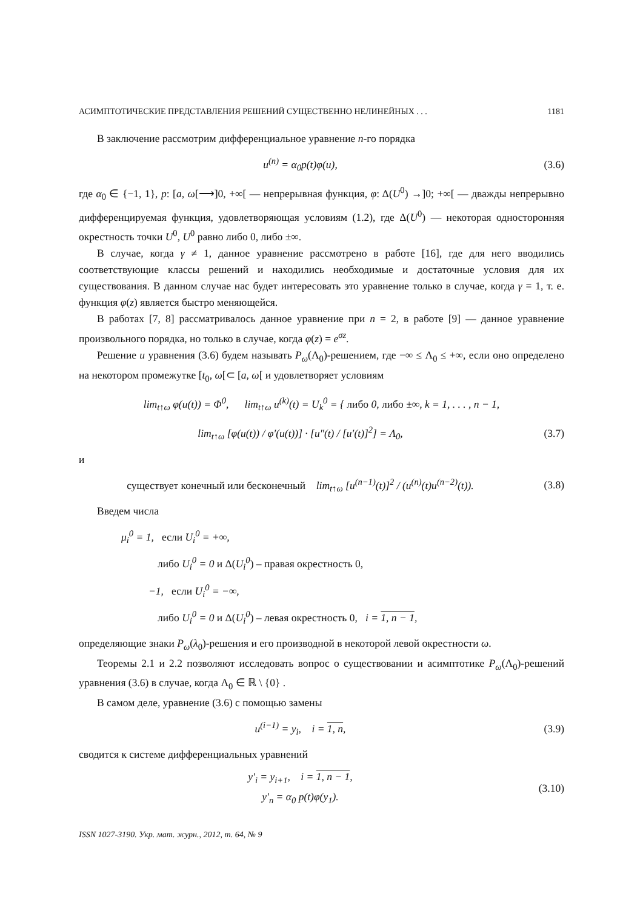АСИМПТОТИЧЕСКИЕ ПРЕДСТАВЛЕНИЯ РЕШЕНИЙ СУЩЕСТВЕННО НЕЛИНЕЙНЫХ . . . 1181
В заключение рассмотрим дифференциальное уравнение n-го порядка
u<sup>(n)</sup> = α<sub>0</sub>p(t)φ(u), (3.6)
где α<sub>0</sub> ∈ {−1, 1}, p: [a, ω[⟶]0, +∞[ — непрерывная функция, φ: Δ(U<sup>0</sup>) →]0; +∞[ — дважды непрерывно дифференцируемая функция, удовлетворяющая условиям (1.2), где Δ(U<sup>0</sup>) — некоторая односторонняя окрестность точки U<sup>0</sup>, U<sup>0</sup> равно либо 0, либо ±∞.
В случае, когда γ ≠ 1, данное уравнение рассмотрено в работе [16], где для него вводились соответствующие классы решений и находились необходимые и достаточные условия для их существования. В данном случае нас будет интересовать это уравнение только в случае, когда γ = 1, т. е. функция φ(z) является быстро меняющейся.
В работах [7, 8] рассматривалось данное уравнение при n = 2, в работе [9] — данное уравнение произвольного порядка, но только в случае, когда φ(z) = e<sup>σz</sup>.
Решение u уравнения (3.6) будем называть P<sub>ω</sub>(Λ<sub>0</sub>)-решением, где −∞ ≤ Λ<sub>0</sub> ≤ +∞, если оно определено на некотором промежутке [t<sub>0</sub>, ω[⊂ [a, ω[ и удовлетворяет условиям
lim<sub>t↑ω</sub> φ(u(t)) = Φ<sup>0</sup>, lim<sub>t↑ω</sub> u<sup>(k)</sup>(t) = U<sub>k</sub><sup>0</sup> = { либо 0, либо ±∞, k = 1, . . . , n − 1,
lim<sub>t↑ω</sub> [φ(u(t)) / φ′(u(t))] · [u″(t) / [u′(t)]<sup>2</sup>] = Λ<sub>0</sub>, (3.7)
и
существует конечный или бесконечный lim<sub>t↑ω</sub> [u<sup>(n−1)</sup>(t)]<sup>2</sup> / (u<sup>(n)</sup>(t)u<sup>(n−2)</sup>(t)). (3.8)
Введем числа
μ<sub>i</sub><sup>0</sup> = 1, если U<sub>i</sub><sup>0</sup> = +∞,
либо U<sub>i</sub><sup>0</sup> = 0 и Δ(U<sub>i</sub><sup>0</sup>) – правая окрестность 0,
−1, если U<sub>i</sub><sup>0</sup> = −∞,
либо U<sub>i</sub><sup>0</sup> = 0 и Δ(U<sub>i</sub><sup>0</sup>) – левая окрестность 0, i = 1, n − 1,
определяющие знаки P<sub>ω</sub>(λ<sub>0</sub>)-решения и его производной в некоторой левой окрестности ω.
Теоремы 2.1 и 2.2 позволяют исследовать вопрос о существовании и асимптотике P<sub>ω</sub>(Λ<sub>0</sub>)-решений уравнения (3.6) в случае, когда Λ<sub>0</sub> ∈ ℝ \ {0} .
В самом деле, уравнение (3.6) с помощью замены
u<sup>(i−1)</sup> = y<sub>i</sub>, i = 1, n, (3.9)
сводится к системе дифференциальных уравнений
y′<sub>i</sub> = y<sub>i+1</sub>, i = 1, n − 1,
y′<sub>n</sub> = α<sub>0</sub> p(t)φ(y<sub>1</sub>). (3.10)
ISSN 1027-3190. Укр. мат. журн., 2012, т. 64, № 9